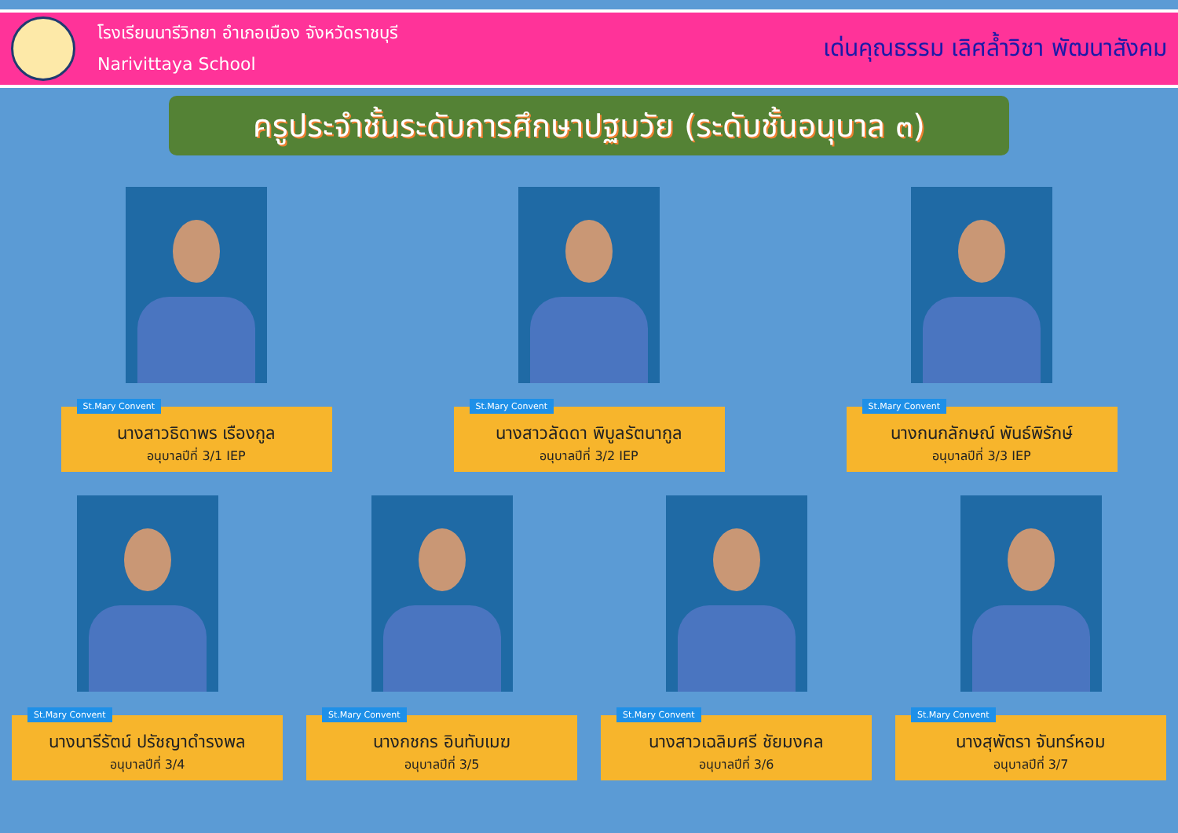โรงเรียนนารีวิทยา อำเภอเมือง จังหวัดราชบุรี
Narivittaya School
เด่นคุณธรรม เลิศล้ำวิชา พัฒนาสังคม
ครูประจำชั้นระดับการศึกษาปฐมวัย (ระดับชั้นอนุบาล ๓)
St.Mary Convent
นางสาวธิดาพร เรืองกูล
อนุบาลปีที่ 3/1 IEP
St.Mary Convent
นางสาวลัดดา พิบูลรัตนากูล
อนุบาลปีที่ 3/2 IEP
St.Mary Convent
นางกนกลักษณ์ พันธ์พิรักษ์
อนุบาลปีที่ 3/3 IEP
St.Mary Convent
นางนารีรัตน์ ปรัชญาดำรงพล
อนุบาลปีที่ 3/4
St.Mary Convent
นางกชกร อินทับเมฆ
อนุบาลปีที่ 3/5
St.Mary Convent
นางสาวเฉลิมศรี ชัยมงคล
อนุบาลปีที่ 3/6
St.Mary Convent
นางสุพัตรา จันทร์หอม
อนุบาลปีที่ 3/7